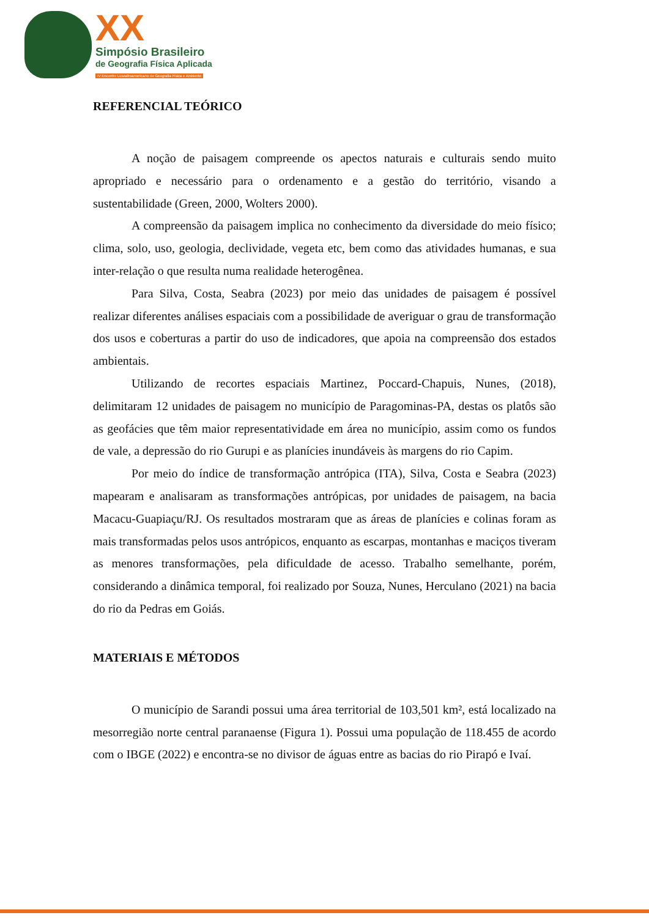XX
Simpósio Brasileiro
de Geografia Física Aplicada
IV Encontro Lusoafroamericano de Geografia Física e Ambiente
REFERENCIAL TEÓRICO
A noção de paisagem compreende os apectos naturais e culturais sendo muito apropriado e necessário para o ordenamento e a gestão do território, visando a sustentabilidade (Green, 2000, Wolters 2000).
A compreensão da paisagem implica no conhecimento da diversidade do meio físico; clima, solo, uso, geologia, declividade, vegeta etc, bem como das atividades humanas, e sua inter-relação o que resulta numa realidade heterogênea.
Para Silva, Costa, Seabra (2023) por meio das unidades de paisagem é possível realizar diferentes análises espaciais com a possibilidade de averiguar o grau de transformação dos usos e coberturas a partir do uso de indicadores, que apoia na compreensão dos estados ambientais.
Utilizando de recortes espaciais Martinez, Poccard-Chapuis, Nunes, (2018), delimitaram 12 unidades de paisagem no município de Paragominas-PA, destas os platôs são as geofácies que têm maior representatividade em área no município, assim como os fundos de vale, a depressão do rio Gurupi e as planícies inundáveis às margens do rio Capim.
Por meio do índice de transformação antrópica (ITA), Silva, Costa e Seabra (2023) mapearam e analisaram as transformações antrópicas, por unidades de paisagem, na bacia Macacu-Guapiaçu/RJ. Os resultados mostraram que as áreas de planícies e colinas foram as mais transformadas pelos usos antrópicos, enquanto as escarpas, montanhas e maciços tiveram as menores transformações, pela dificuldade de acesso. Trabalho semelhante, porém, considerando a dinâmica temporal, foi realizado por Souza, Nunes, Herculano (2021) na bacia do rio da Pedras em Goiás.
MATERIAIS E MÉTODOS
O município de Sarandi possui uma área territorial de 103,501 km², está localizado na mesorregião norte central paranaense (Figura 1). Possui uma população de 118.455 de acordo com o IBGE (2022) e encontra-se no divisor de águas entre as bacias do rio Pirapó e Ivaí.